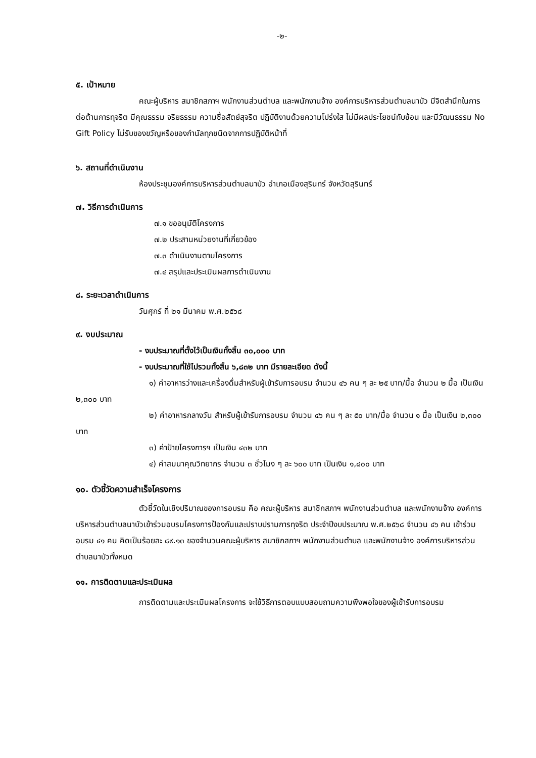-๒-
๕. เป้าหมาย
คณะผู้บริหาร สมาชิกสภาฯ พนักงานส่วนตำบล และพนักงานจ้าง องค์การบริหารส่วนตำบลนาบัว มีจิตสำนึกในการต่อต้านการทุจริต มีคุณธรรม จริยธรรม ความซื่อสัตย์สุจริต ปฏิบัติงานด้วยความโปร่งใส ไม่มีผลประโยชน์ทับซ้อน และมีวัฒนธรรม No Gift Policy ไม่รับของขวัญหรือของกำนัลทุกชนิดจากการปฏิบัติหน้าที่
๖. สถานที่ดำเนินงาน
ห้องประชุมองค์การบริหารส่วนตำบลนาบัว อำเภอเมืองสุรินทร์ จังหวัดสุรินทร์
๗. วิธีการดำเนินการ
๗.๑ ขออนุมัติโครงการ
๗.๒ ประสานหน่วยงานที่เกี่ยวข้อง
๗.๓ ดำเนินงานตามโครงการ
๗.๔ สรุปและประเมินผลการดำเนินงาน
๘. ระยะเวลาดำเนินการ
วันศุกร์ ที่ ๒๑ มีนาคม พ.ศ.๒๕๖๘
๙. งบประมาณ
- งบประมาณที่ตั้งไว้เป็นเงินทั้งสิ้น ๓๐,๐๐๐ บาท
- งบประมาณที่ใช้ไปรวมทั้งสิ้น ๖,๘๓๒ บาท มีรายละเอียด ดังนี้
๑) ค่าอาหารว่างและเครื่องดื่มสำหรับผู้เข้ารับการอบรม จำนวน ๔๖ คน ๆ ละ ๒๕ บาท/มื้อ จำนวน ๒ มื้อ เป็นเงิน ๒,๓๐๐ บาท
๒) ค่าอาหารกลางวัน สำหรับผู้เข้ารับการอบรม จำนวน ๔๖ คน ๆ ละ ๕๐ บาท/มื้อ จำนวน ๑ มื้อ เป็นเงิน ๒,๓๐๐ บาท
๓) ค่าป้ายโครงการฯ เป็นเงิน ๔๓๒ บาท
๔) ค่าสมนาคุณวิทยากร จำนวน ๓ ชั่วโมง ๆ ละ ๖๐๐ บาท เป็นเงิน ๑,๘๐๐ บาท
๑๐. ตัวชี้วัดความสำเร็จโครงการ
ตัวชี้วัดในเชิงปริมาณของการอบรม คือ คณะผู้บริหาร สมาชิกสภาฯ พนักงานส่วนตำบล และพนักงานจ้าง องค์การบริหารส่วนตำบลนาบัวเข้าร่วมอบรมโครงการป้องกันและปราบปรามการทุจริต ประจำปีงบประมาณ พ.ศ.๒๕๖๘ จำนวน ๔๖ คน เข้าร่วมอบรม ๔๑ คน คิดเป็นร้อยละ ๘๙.๑๓ ของจำนวนคณะผู้บริหาร สมาชิกสภาฯ พนักงานส่วนตำบล และพนักงานจ้าง องค์การบริหารส่วนตำบลนาบัวทั้งหมด
๑๑. การติดตามและประเมินผล
การติดตามและประเมินผลโครงการ จะใช้วิธีการตอบแบบสอบถามความพึงพอใจของผู้เข้ารับการอบรม